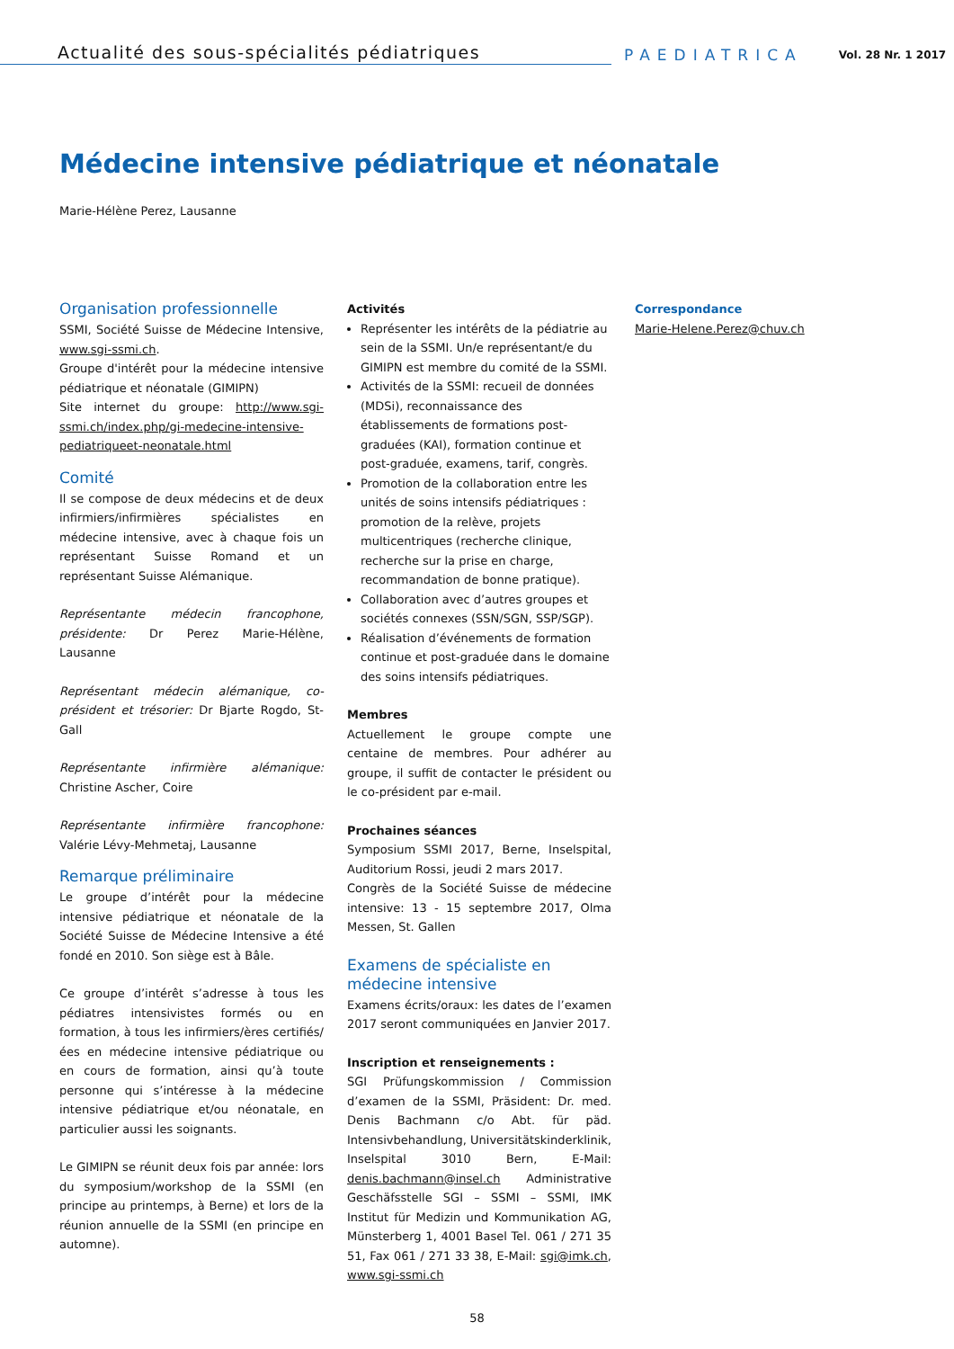Actualité des sous-spécialités pédiatriques
PAEDIATRICA Vol. 28 Nr. 1 2017
Médecine intensive pédiatrique et néonatale
Marie-Hélène Perez, Lausanne
Organisation professionnelle
SSMI, Société Suisse de Médecine Intensive, www.sgi-ssmi.ch.
Groupe d'intérêt pour la médecine intensive pédiatrique et néonatale (GIMIPN)
Site internet du groupe: http://www.sgi-ssmi.ch/index.php/gi-medecine-intensive-pediatriqueet-neonatale.html
Comité
Il se compose de deux médecins et de deux infirmiers/infirmières spécialistes en médecine intensive, avec à chaque fois un représentant Suisse Romand et un représentant Suisse Alémanique.
Représentante médecin francophone, présidente: Dr Perez Marie-Hélène, Lausanne
Représentant médecin alémanique, co-président et trésorier: Dr Bjarte Rogdo, St-Gall
Représentante infirmière alémanique: Christine Ascher, Coire
Représentante infirmière francophone: Valérie Lévy-Mehmetaj, Lausanne
Remarque préliminaire
Le groupe d’intérêt pour la médecine intensive pédiatrique et néonatale de la Société Suisse de Médecine Intensive a été fondé en 2010. Son siège est à Bâle.
Ce groupe d’intérêt s’adresse à tous les pédiatres intensivistes formés ou en formation, à tous les infirmiers/ères certifiés/ées en médecine intensive pédiatrique ou en cours de formation, ainsi qu’à toute personne qui s’intéresse à la médecine intensive pédiatrique et/ou néonatale, en particulier aussi les soignants.
Le GIMIPN se réunit deux fois par année: lors du symposium/workshop de la SSMI (en principe au printemps, à Berne) et lors de la réunion annuelle de la SSMI (en principe en automne).
Activités
Représenter les intérêts de la pédiatrie au sein de la SSMI. Un/e représentant/e du GIMIPN est membre du comité de la SSMI.
Activités de la SSMI: recueil de données (MDSi), reconnaissance des établissements de formations post-graduées (KAI), formation continue et post-graduée, examens, tarif, congrès.
Promotion de la collaboration entre les unités de soins intensifs pédiatriques : promotion de la relève, projets multicentriques (recherche clinique, recherche sur la prise en charge, recommandation de bonne pratique).
Collaboration avec d’autres groupes et sociétés connexes (SSN/SGN, SSP/SGP).
Réalisation d’événements de formation continue et post-graduée dans le domaine des soins intensifs pédiatriques.
Membres
Actuellement le groupe compte une centaine de membres. Pour adhérer au groupe, il suffit de contacter le président ou le co-président par e-mail.
Prochaines séances
Symposium SSMI 2017, Berne, Inselspital, Auditorium Rossi, jeudi 2 mars 2017.
Congrès de la Société Suisse de médecine intensive: 13 - 15 septembre 2017, Olma Messen, St. Gallen
Examens de spécialiste en médecine intensive
Examens écrits/oraux: les dates de l’examen 2017 seront communiquées en Janvier 2017.
Inscription et renseignements :
SGI Prüfungskommission / Commission d’examen de la SSMI, Präsident: Dr. med. Denis Bachmann c/o Abt. für päd. Intensivbehandlung, Universitätskinderklinik, Inselspital 3010 Bern, E-Mail: denis.bachmann@insel.ch Administrative Geschäfsstelle SGI – SSMI – SSMI, IMK Institut für Medizin und Kommunikation AG, Münsterberg 1, 4001 Basel Tel. 061 / 271 35 51, Fax 061 / 271 33 38, E-Mail: sgi@imk.ch, www.sgi-ssmi.ch
Correspondance
Marie-Helene.Perez@chuv.ch
58